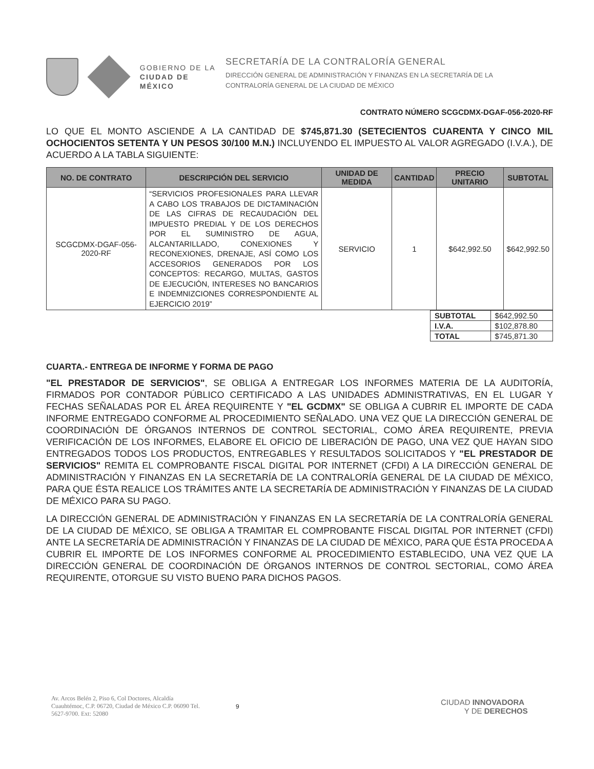GOBIERNO DE LA
CIUDAD DE MÉXICO
SECRETARÍA DE LA CONTRALORÍA GENERAL
DIRECCIÓN GENERAL DE ADMINISTRACIÓN Y FINANZAS EN LA SECRETARÍA DE LA
CONTRALORÍA GENERAL DE LA CIUDAD DE MÉXICO
CONTRATO NÚMERO SCGCDMX-DGAF-056-2020-RF
LO QUE EL MONTO ASCIENDE A LA CANTIDAD DE $745,871.30 (SETECIENTOS CUARENTA Y CINCO MIL OCHOCIENTOS SETENTA Y UN PESOS 30/100 M.N.) INCLUYENDO EL IMPUESTO AL VALOR AGREGADO (I.V.A.), DE ACUERDO A LA TABLA SIGUIENTE:
| NO. DE CONTRATO | DESCRIPCIÓN DEL SERVICIO | UNIDAD DE MEDIDA | CANTIDAD | PRECIO UNITARIO | SUBTOTAL |
| --- | --- | --- | --- | --- | --- |
| SCGCDMX-DGAF-056-2020-RF | “SERVICIOS PROFESIONALES PARA LLEVAR A CABO LOS TRABAJOS DE DICTAMINACIÓN DE LAS CIFRAS DE RECAUDACIÓN DEL IMPUESTO PREDIAL Y DE LOS DERECHOS POR EL SUMINISTRO DE AGUA, ALCANTARILLADO, CONEXIONES Y RECONEXIONES, DRENAJE, ASÍ COMO LOS ACCESORIOS GENERADOS POR LOS CONCEPTOS: RECARGO, MULTAS, GASTOS DE EJECUCIÓN, INTERESES NO BANCARIOS E INDEMNIZCIONES CORRESPONDIENTE AL EJERCICIO 2019” | SERVICIO | 1 | $642,992.50 | $642,992.50 |
| SUBTOTAL | $642,992.50 |
| I.V.A. | $102,878.80 |
| TOTAL | $745,871.30 |
CUARTA.- ENTREGA DE INFORME Y FORMA DE PAGO
"EL PRESTADOR DE SERVICIOS", SE OBLIGA A ENTREGAR LOS INFORMES MATERIA DE LA AUDITORÍA, FIRMADOS POR CONTADOR PÚBLICO CERTIFICADO A LAS UNIDADES ADMINISTRATIVAS, EN EL LUGAR Y FECHAS SEÑALADAS POR EL ÁREA REQUIRENTE Y "EL GCDMX" SE OBLIGA A CUBRIR EL IMPORTE DE CADA INFORME ENTREGADO CONFORME AL PROCEDIMIENTO SEÑALADO. UNA VEZ QUE LA DIRECCIÓN GENERAL DE COORDINACIÓN DE ÓRGANOS INTERNOS DE CONTROL SECTORIAL, COMO ÁREA REQUIRENTE, PREVIA VERIFICACIÓN DE LOS INFORMES, ELABORE EL OFICIO DE LIBERACIÓN DE PAGO, UNA VEZ QUE HAYAN SIDO ENTREGADOS TODOS LOS PRODUCTOS, ENTREGABLES Y RESULTADOS SOLICITADOS Y "EL PRESTADOR DE SERVICIOS" REMITA EL COMPROBANTE FISCAL DIGITAL POR INTERNET (CFDI) A LA DIRECCIÓN GENERAL DE ADMINISTRACIÓN Y FINANZAS EN LA SECRETARÍA DE LA CONTRALORÍA GENERAL DE LA CIUDAD DE MÉXICO, PARA QUE ÉSTA REALICE LOS TRÁMITES ANTE LA SECRETARÍA DE ADMINISTRACIÓN Y FINANZAS DE LA CIUDAD DE MÉXICO PARA SU PAGO.
LA DIRECCIÓN GENERAL DE ADMINISTRACIÓN Y FINANZAS EN LA SECRETARÍA DE LA CONTRALORÍA GENERAL DE LA CIUDAD DE MÉXICO, SE OBLIGA A TRAMITAR EL COMPROBANTE FISCAL DIGITAL POR INTERNET (CFDI) ANTE LA SECRETARÍA DE ADMINISTRACIÓN Y FINANZAS DE LA CIUDAD DE MÉXICO, PARA QUE ÉSTA PROCEDA A CUBRIR EL IMPORTE DE LOS INFORMES CONFORME AL PROCEDIMIENTO ESTABLECIDO, UNA VEZ QUE LA DIRECCIÓN GENERAL DE COORDINACIÓN DE ÓRGANOS INTERNOS DE CONTROL SECTORIAL, COMO ÁREA REQUIRENTE, OTORGUE SU VISTO BUENO PARA DICHOS PAGOS.
Av. Arcos Belén 2, Piso 6, Col Doctores, Alcaldía Cuauhtémoc, C.P. 06720, Ciudad de México C.P. 06090 Tel. 5627-9700. Ext: 52080
9
CIUDAD INNOVADORA
Y DE DERECHOS